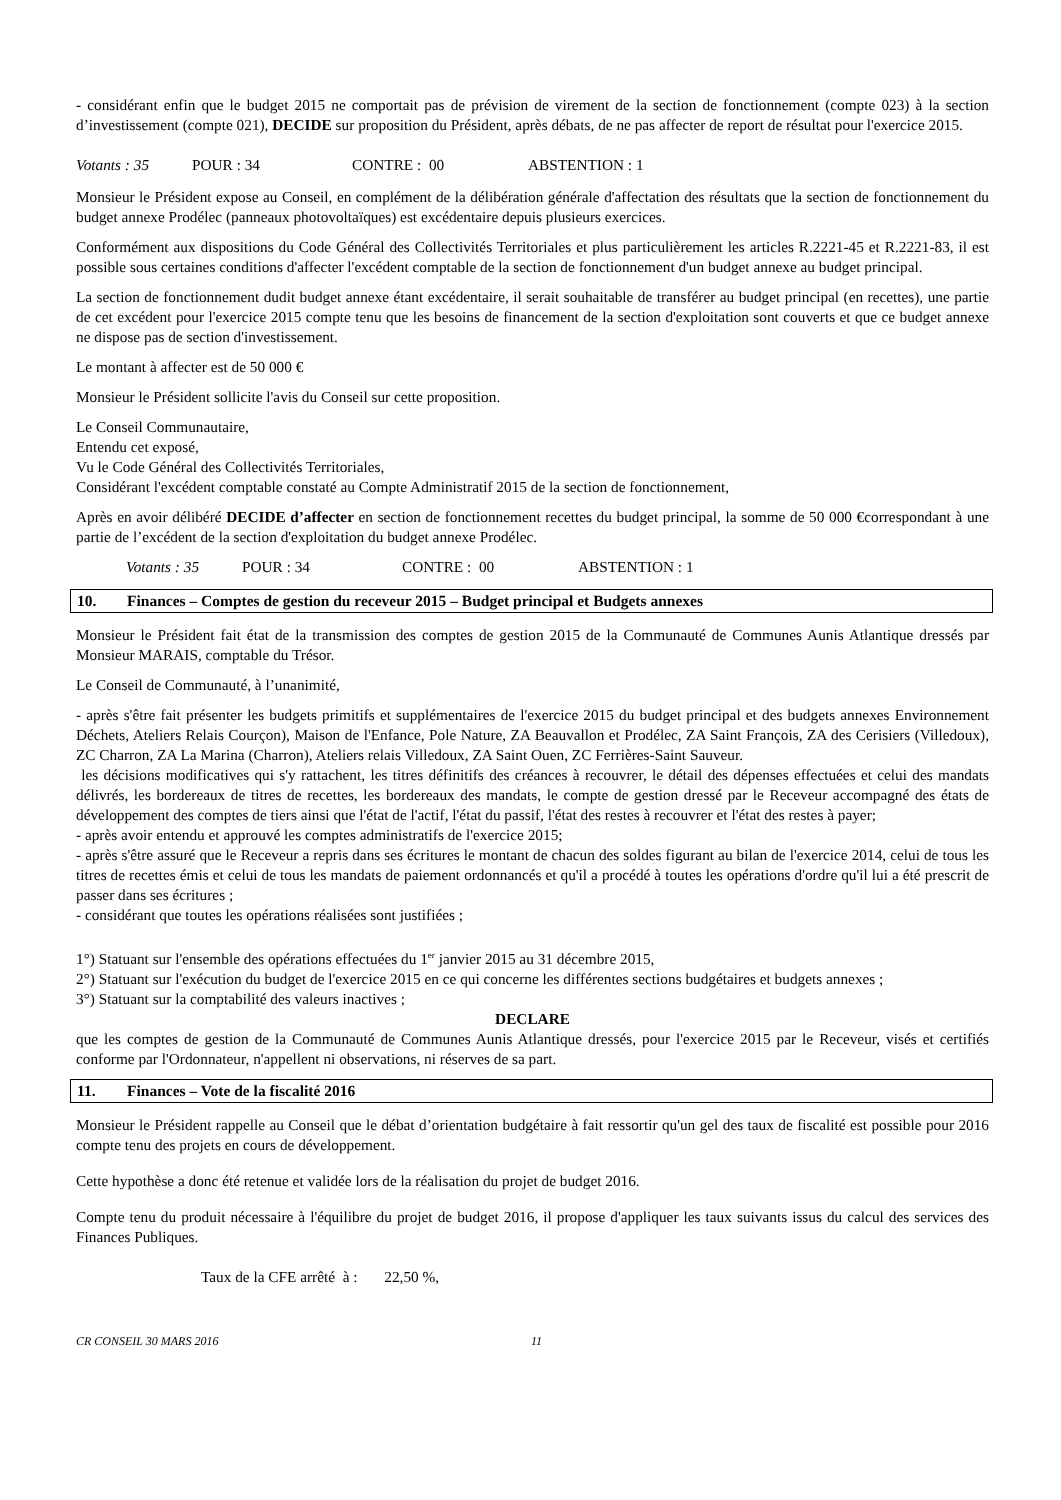- considérant enfin que le budget 2015 ne comportait pas de prévision de virement de la section de fonctionnement (compte 023) à la section d’investissement (compte 021), DECIDE sur proposition du Président, après débats, de ne pas affecter de report de résultat pour l'exercice 2015.
Votants : 35 POUR : 34 CONTRE : 00 ABSTENTION : 1
Monsieur le Président expose au Conseil, en complément de la délibération générale d'affectation des résultats que la section de fonctionnement du budget annexe Prodélec (panneaux photovoltaïques) est excédentaire depuis plusieurs exercices.
Conformément aux dispositions du Code Général des Collectivités Territoriales et plus particulièrement les articles R.2221-45 et R.2221-83, il est possible sous certaines conditions d'affecter l'excédent comptable de la section de fonctionnement d'un budget annexe au budget principal.
La section de fonctionnement dudit budget annexe étant excédentaire, il serait souhaitable de transférer au budget principal (en recettes), une partie de cet excédent pour l'exercice 2015 compte tenu que les besoins de financement de la section d'exploitation sont couverts et que ce budget annexe ne dispose pas de section d'investissement.
Le montant à affecter est de 50 000 €
Monsieur le Président sollicite l'avis du Conseil sur cette proposition.
Le Conseil Communautaire,
Entendu cet exposé,
Vu le Code Général des Collectivités Territoriales,
Considérant l'excédent comptable constaté au Compte Administratif 2015 de la section de fonctionnement,
Après en avoir délibéré DECIDE d’affecter en section de fonctionnement recettes du budget principal, la somme de 50 000 €correspondant à une partie de l’excédent de la section d'exploitation du budget annexe Prodélec.
Votants : 35 POUR : 34 CONTRE : 00 ABSTENTION : 1
10. Finances – Comptes de gestion du receveur 2015 – Budget principal et Budgets annexes
Monsieur le Président fait état de la transmission des comptes de gestion 2015 de la Communauté de Communes Aunis Atlantique dressés par Monsieur MARAIS, comptable du Trésor.
Le Conseil de Communauté, à l’unanimité,
- après s'être fait présenter les budgets primitifs et supplémentaires de l'exercice 2015 du budget principal et des budgets annexes Environnement Déchets, Ateliers Relais Courçon), Maison de l'Enfance, Pole Nature, ZA Beauvallon et Prodélec, ZA Saint François, ZA des Cerisiers (Villedoux), ZC Charron, ZA La Marina (Charron), Ateliers relais Villedoux, ZA Saint Ouen, ZC Ferrières-Saint Sauveur.
les décisions modificatives qui s'y rattachent, les titres définitifs des créances à recouvrer, le détail des dépenses effectuées et celui des mandats délivrés, les bordereaux de titres de recettes, les bordereaux des mandats, le compte de gestion dressé par le Receveur accompagné des états de développement des comptes de tiers ainsi que l'état de l'actif, l'état du passif, l'état des restes à recouvrer et l'état des restes à payer;
- après avoir entendu et approuvé les comptes administratifs de l'exercice 2015;
- après s'être assuré que le Receveur a repris dans ses écritures le montant de chacun des soldes figurant au bilan de l'exercice 2014, celui de tous les titres de recettes émis et celui de tous les mandats de paiement ordonnancés et qu'il a procédé à toutes les opérations d'ordre qu'il lui a été prescrit de passer dans ses écritures ;
- considérant que toutes les opérations réalisées sont justifiées ;
1°) Statuant sur l'ensemble des opérations effectuées du 1<sup>er</sup> janvier 2015 au 31 décembre 2015,
2°) Statuant sur l'exécution du budget de l'exercice 2015 en ce qui concerne les différentes sections budgétaires et budgets annexes ;
3°) Statuant sur la comptabilité des valeurs inactives ;
DECLARE
que les comptes de gestion de la Communauté de Communes Aunis Atlantique dressés, pour l'exercice 2015 par le Receveur, visés et certifiés conforme par l'Ordonnateur, n'appellent ni observations, ni réserves de sa part.
11. Finances – Vote de la fiscalité 2016
Monsieur le Président rappelle au Conseil que le débat d’orientation budgétaire à fait ressortir qu'un gel des taux de fiscalité est possible pour 2016 compte tenu des projets en cours de développement.
Cette hypothèse a donc été retenue et validée lors de la réalisation du projet de budget 2016.
Compte tenu du produit nécessaire à l'équilibre du projet de budget 2016, il propose d'appliquer les taux suivants issus du calcul des services des Finances Publiques.
Taux de la CFE arrêté à : 22,50 %,
CR CONSEIL 30 MARS 2016 11